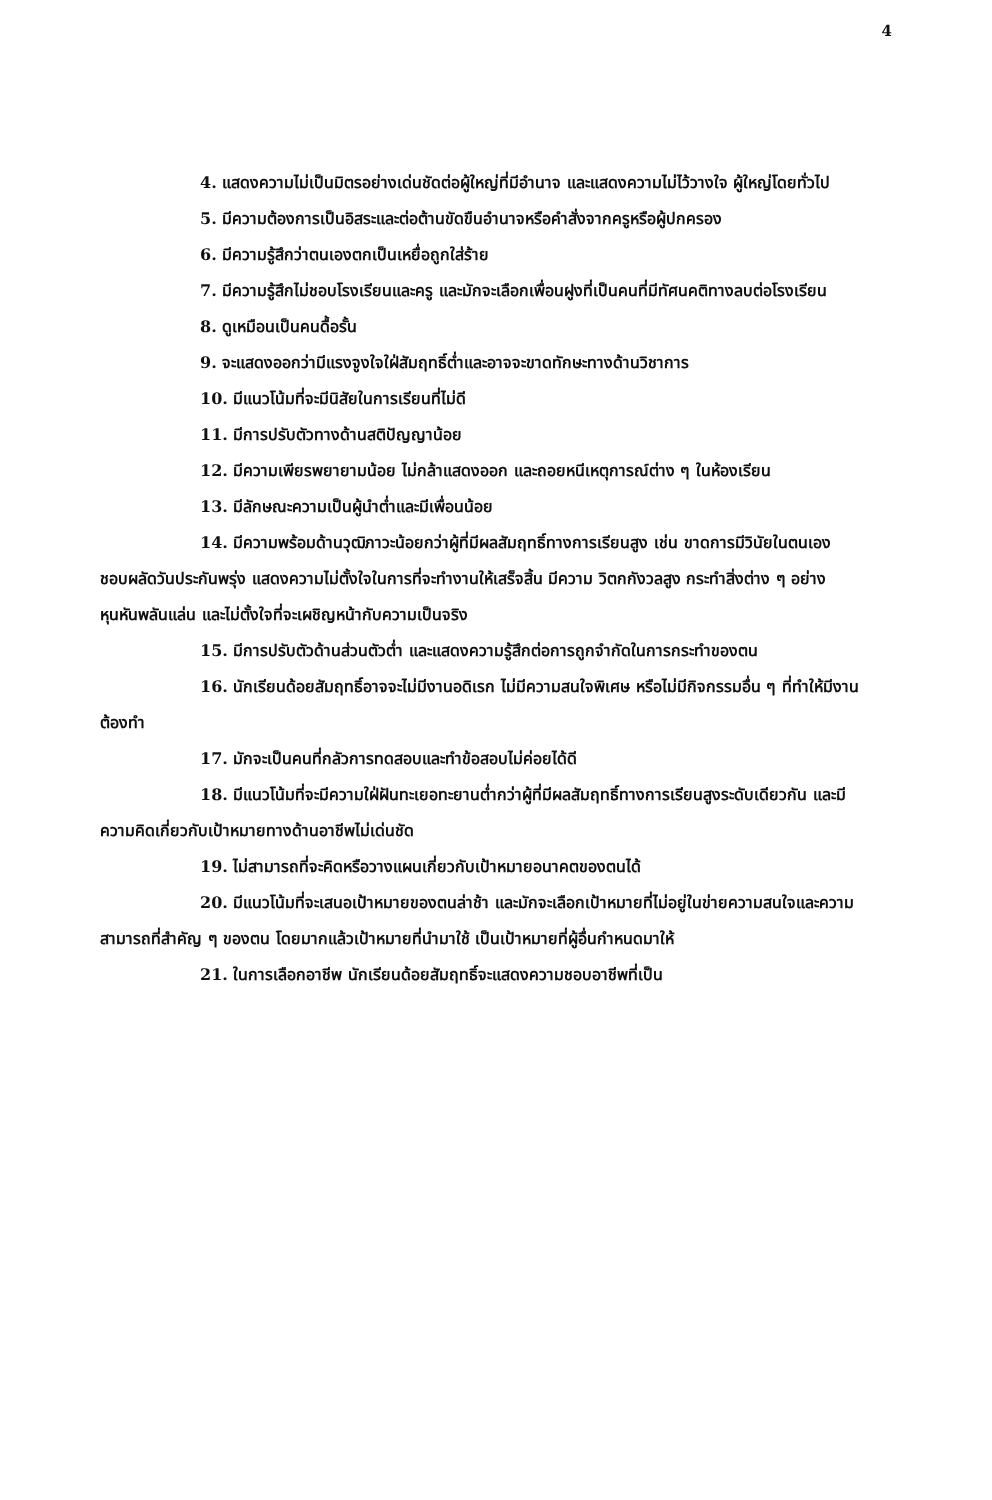4
4. แสดงความไม่เป็นมิตรอย่างเด่นชัดต่อผู้ใหญ่ที่มีอำนาจ และแสดงความไม่ไว้วางใจ ผู้ใหญ่โดยทั่วไป
5. มีความต้องการเป็นอิสระและต่อต้านขัดขืนอำนาจหรือคำสั่งจากครูหรือผู้ปกครอง
6. มีความรู้สึกว่าตนเองตกเป็นเหยื่อถูกใส่ร้าย
7. มีความรู้สึกไม่ชอบโรงเรียนและครู และมักจะเลือกเพื่อนฝูงที่เป็นคนที่มีทัศนคติทางลบต่อโรงเรียน
8. ดูเหมือนเป็นคนดื้อรั้น
9. จะแสดงออกว่ามีแรงจูงใจใฝ่สัมฤทธิ์ต่ำและอาจจะขาดทักษะทางด้านวิชาการ
10. มีแนวโน้มที่จะมีนิสัยในการเรียนที่ไม่ดี
11. มีการปรับตัวทางด้านสติปัญญาน้อย
12. มีความเพียรพยายามน้อย ไม่กล้าแสดงออก และถอยหนีเหตุการณ์ต่าง ๆ ในห้องเรียน
13. มีลักษณะความเป็นผู้นำต่ำและมีเพื่อนน้อย
14. มีความพร้อมด้านวุฒิภาวะน้อยกว่าผู้ที่มีผลสัมฤทธิ์ทางการเรียนสูง เช่น ขาดการมีวินัยในตนเอง ชอบผลัดวันประกันพรุ่ง แสดงความไม่ตั้งใจในการที่จะทำงานให้เสร็จสิ้น มีความ วิตกกังวลสูง กระทำสิ่งต่าง ๆ อย่างหุนหันพลันแล่น และไม่ตั้งใจที่จะเผชิญหน้ากับความเป็นจริง
15. มีการปรับตัวด้านส่วนตัวต่ำ และแสดงความรู้สึกต่อการถูกจำกัดในการกระทำของตน
16. นักเรียนด้อยสัมฤทธิ์อาจจะไม่มีงานอดิเรก ไม่มีความสนใจพิเศษ หรือไม่มีกิจกรรมอื่น ๆ ที่ทำให้มีงานต้องทำ
17. มักจะเป็นคนที่กลัวการทดสอบและทำข้อสอบไม่ค่อยได้ดี
18. มีแนวโน้มที่จะมีความใฝ่ฝันทะเยอทะยานต่ำกว่าผู้ที่มีผลสัมฤทธิ์ทางการเรียนสูงระดับเดียวกัน และมีความคิดเกี่ยวกับเป้าหมายทางด้านอาชีพไม่เด่นชัด
19. ไม่สามารถที่จะคิดหรือวางแผนเกี่ยวกับเป้าหมายอนาคตของตนได้
20. มีแนวโน้มที่จะเสนอเป้าหมายของตนล่าช้า และมักจะเลือกเป้าหมายที่ไม่อยู่ในข่ายความสนใจและความสามารถที่สำคัญ ๆ ของตน โดยมากแล้วเป้าหมายที่นำมาใช้ เป็นเป้าหมายที่ผู้อื่นกำหนดมาให้
21. ในการเลือกอาชีพ นักเรียนด้อยสัมฤทธิ์จะแสดงความชอบอาชีพที่เป็น